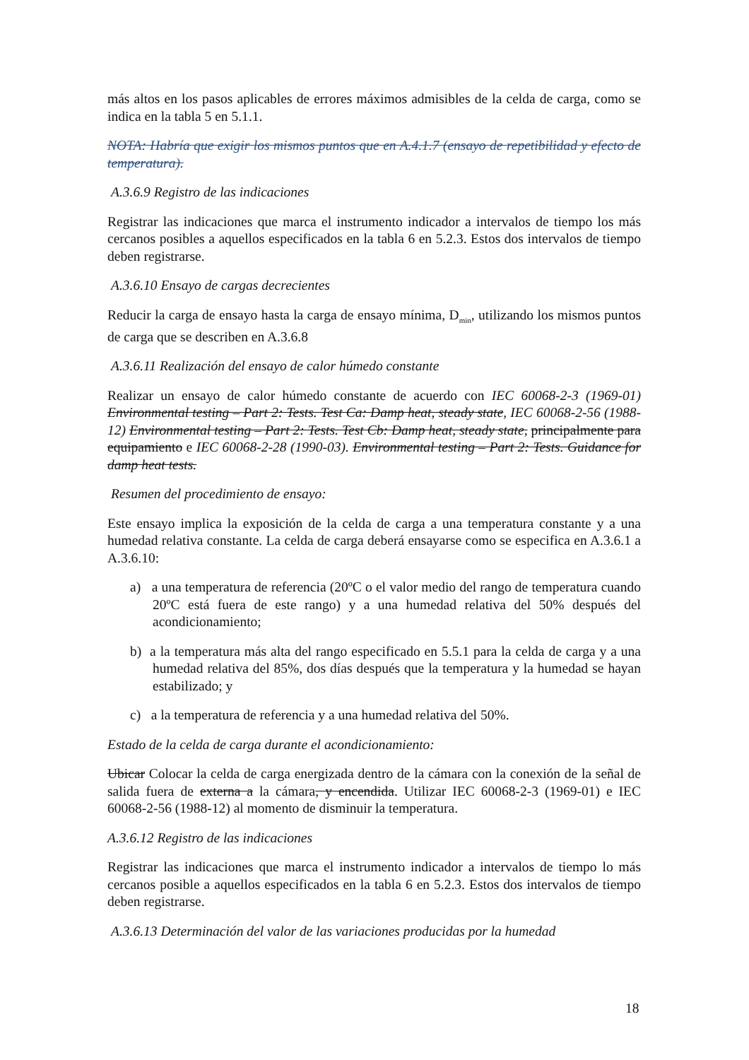más altos en los pasos aplicables de errores máximos admisibles de la celda de carga, como se indica en la tabla 5 en 5.1.1.
NOTA: Habría que exigir los mismos puntos que en A.4.1.7 (ensayo de repetibilidad y efecto de temperatura).
A.3.6.9 Registro de las indicaciones
Registrar las indicaciones que marca el instrumento indicador a intervalos de tiempo los más cercanos posibles a aquellos especificados en la tabla 6 en 5.2.3. Estos dos intervalos de tiempo deben registrarse.
A.3.6.10 Ensayo de cargas decrecientes
Reducir la carga de ensayo hasta la carga de ensayo mínima, D<sub>min</sub>, utilizando los mismos puntos de carga que se describen en A.3.6.8
A.3.6.11 Realización del ensayo de calor húmedo constante
Realizar un ensayo de calor húmedo constante de acuerdo con IEC 60068-2-3 (1969-01) Environmental testing – Part 2: Tests. Test Ca: Damp heat, steady state, IEC 60068-2-56 (1988-12) Environmental testing – Part 2: Tests. Test Cb: Damp heat, steady state, principalmente para equipamiento e IEC 60068-2-28 (1990-03). Environmental testing – Part 2: Tests. Guidance for damp heat tests.
Resumen del procedimiento de ensayo:
Este ensayo implica la exposición de la celda de carga a una temperatura constante y a una humedad relativa constante. La celda de carga deberá ensayarse como se especifica en A.3.6.1 a A.3.6.10:
a) a una temperatura de referencia (20ºC o el valor medio del rango de temperatura cuando 20ºC está fuera de este rango) y a una humedad relativa del 50% después del acondicionamiento;
b) a la temperatura más alta del rango especificado en 5.5.1 para la celda de carga y a una humedad relativa del 85%, dos días después que la temperatura y la humedad se hayan estabilizado; y
c) a la temperatura de referencia y a una humedad relativa del 50%.
Estado de la celda de carga durante el acondicionamiento:
Ubicar Colocar la celda de carga energizada dentro de la cámara con la conexión de la señal de salida fuera de externa a la cámara, y encendida. Utilizar IEC 60068-2-3 (1969-01) e IEC 60068-2-56 (1988-12) al momento de disminuir la temperatura.
A.3.6.12 Registro de las indicaciones
Registrar las indicaciones que marca el instrumento indicador a intervalos de tiempo lo más cercanos posible a aquellos especificados en la tabla 6 en 5.2.3. Estos dos intervalos de tiempo deben registrarse.
A.3.6.13 Determinación del valor de las variaciones producidas por la humedad
18